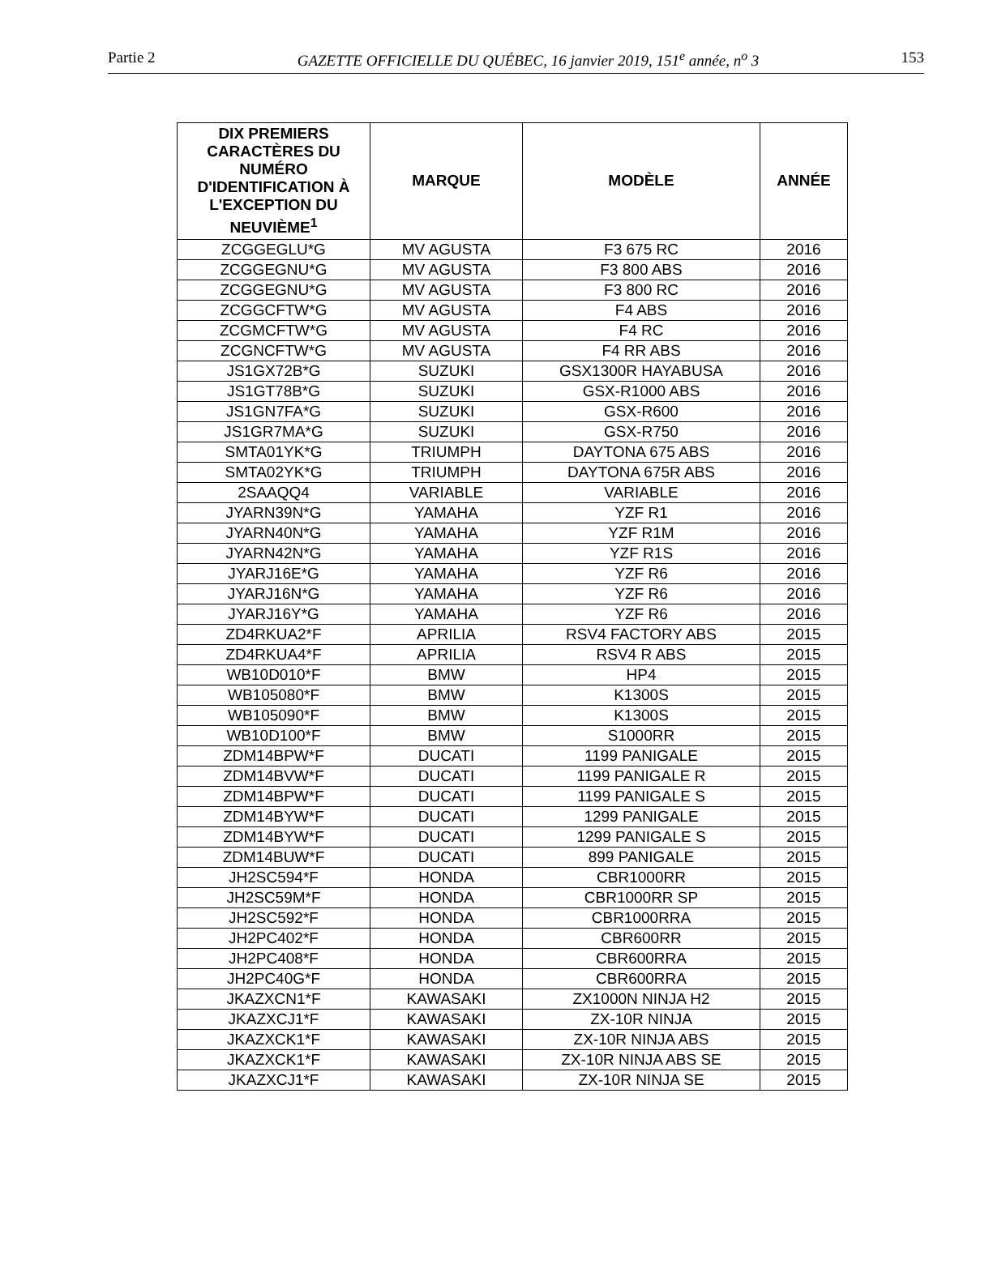Partie 2 GAZETTE OFFICIELLE DU QUÉBEC, 16 janvier 2019, 151<sup>e</sup> année, n<sup>o</sup> 3 153
| DIX PREMIERS CARACTÈRES DU NUMÉRO D'IDENTIFICATION À L'EXCEPTION DU NEUVIÈME<sup>1</sup> | MARQUE | MODÈLE | ANNÉE |
| --- | --- | --- | --- |
| ZCGGEGLU*G | MV AGUSTA | F3 675 RC | 2016 |
| ZCGGEGNU*G | MV AGUSTA | F3 800 ABS | 2016 |
| ZCGGEGNU*G | MV AGUSTA | F3 800 RC | 2016 |
| ZCGGCFTW*G | MV AGUSTA | F4 ABS | 2016 |
| ZCGMCFTW*G | MV AGUSTA | F4 RC | 2016 |
| ZCGNCFTW*G | MV AGUSTA | F4 RR ABS | 2016 |
| JS1GX72B*G | SUZUKI | GSX1300R HAYABUSA | 2016 |
| JS1GT78B*G | SUZUKI | GSX-R1000 ABS | 2016 |
| JS1GN7FA*G | SUZUKI | GSX-R600 | 2016 |
| JS1GR7MA*G | SUZUKI | GSX-R750 | 2016 |
| SMTA01YK*G | TRIUMPH | DAYTONA 675 ABS | 2016 |
| SMTA02YK*G | TRIUMPH | DAYTONA 675R ABS | 2016 |
| 2SAAQQ4 | VARIABLE | VARIABLE | 2016 |
| JYARN39N*G | YAMAHA | YZF R1 | 2016 |
| JYARN40N*G | YAMAHA | YZF R1M | 2016 |
| JYARN42N*G | YAMAHA | YZF R1S | 2016 |
| JYARJ16E*G | YAMAHA | YZF R6 | 2016 |
| JYARJ16N*G | YAMAHA | YZF R6 | 2016 |
| JYARJ16Y*G | YAMAHA | YZF R6 | 2016 |
| ZD4RKUA2*F | APRILIA | RSV4 FACTORY ABS | 2015 |
| ZD4RKUA4*F | APRILIA | RSV4 R ABS | 2015 |
| WB10D010*F | BMW | HP4 | 2015 |
| WB105080*F | BMW | K1300S | 2015 |
| WB105090*F | BMW | K1300S | 2015 |
| WB10D100*F | BMW | S1000RR | 2015 |
| ZDM14BPW*F | DUCATI | 1199 PANIGALE | 2015 |
| ZDM14BVW*F | DUCATI | 1199 PANIGALE R | 2015 |
| ZDM14BPW*F | DUCATI | 1199 PANIGALE S | 2015 |
| ZDM14BYW*F | DUCATI | 1299 PANIGALE | 2015 |
| ZDM14BYW*F | DUCATI | 1299 PANIGALE S | 2015 |
| ZDM14BUW*F | DUCATI | 899 PANIGALE | 2015 |
| JH2SC594*F | HONDA | CBR1000RR | 2015 |
| JH2SC59M*F | HONDA | CBR1000RR SP | 2015 |
| JH2SC592*F | HONDA | CBR1000RRA | 2015 |
| JH2PC402*F | HONDA | CBR600RR | 2015 |
| JH2PC408*F | HONDA | CBR600RRA | 2015 |
| JH2PC40G*F | HONDA | CBR600RRA | 2015 |
| JKAZXCN1*F | KAWASAKI | ZX1000N NINJA H2 | 2015 |
| JKAZXCJ1*F | KAWASAKI | ZX-10R NINJA | 2015 |
| JKAZXCK1*F | KAWASAKI | ZX-10R NINJA ABS | 2015 |
| JKAZXCK1*F | KAWASAKI | ZX-10R NINJA ABS SE | 2015 |
| JKAZXCJ1*F | KAWASAKI | ZX-10R NINJA SE | 2015 |